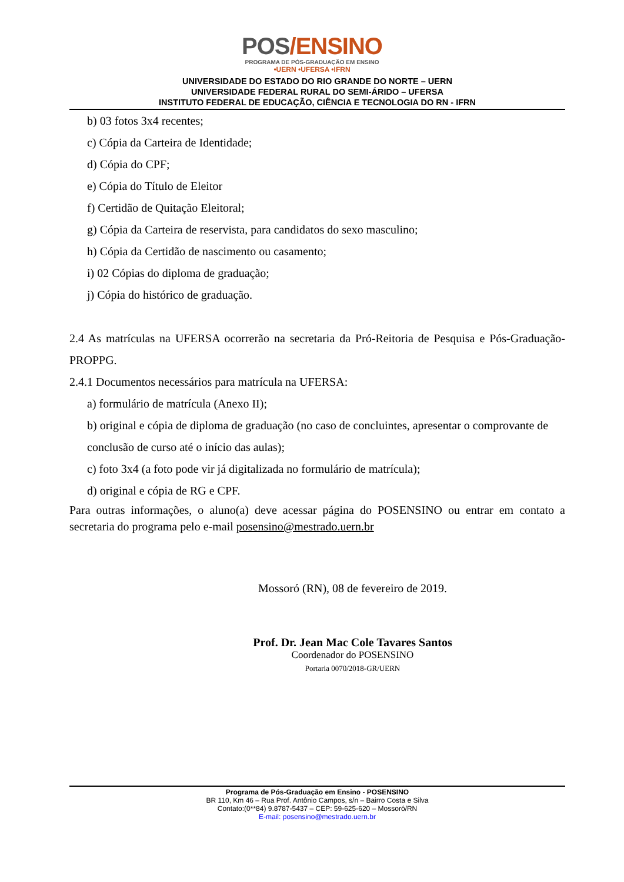POS/ENSINO
PROGRAMA DE PÓS-GRADUAÇÃO EM ENSINO
•UERN •UFERSA •IFRN
UNIVERSIDADE DO ESTADO DO RIO GRANDE DO NORTE – UERN
UNIVERSIDADE FEDERAL RURAL DO SEMI-ÁRIDO – UFERSA
INSTITUTO FEDERAL DE EDUCAÇÃO, CIÊNCIA E TECNOLOGIA DO RN - IFRN
b) 03 fotos 3x4 recentes;
c) Cópia da Carteira de Identidade;
d) Cópia do CPF;
e) Cópia do Título de Eleitor
f) Certidão de Quitação Eleitoral;
g) Cópia da Carteira de reservista, para candidatos do sexo masculino;
h) Cópia da Certidão de nascimento ou casamento;
i) 02 Cópias do diploma de graduação;
j) Cópia do histórico de graduação.
2.4 As matrículas na UFERSA ocorrerão na secretaria da Pró-Reitoria de Pesquisa e Pós-Graduação-PROPPG.
2.4.1 Documentos necessários para matrícula na UFERSA:
a) formulário de matrícula (Anexo II);
b) original e cópia de diploma de graduação (no caso de concluintes, apresentar o comprovante de conclusão de curso até o início das aulas);
c) foto 3x4 (a foto pode vir já digitalizada no formulário de matrícula);
d) original e cópia de RG e CPF.
Para outras informações, o aluno(a) deve acessar página do POSENSINO ou entrar em contato a secretaria do programa pelo e-mail posensino@mestrado.uern.br
Mossoró (RN), 08 de fevereiro de 2019.
Prof. Dr. Jean Mac Cole Tavares Santos
Coordenador do POSENSINO
Portaria 0070/2018-GR/UERN
Programa de Pós-Graduação em Ensino - POSENSINO
BR 110, Km 46 – Rua Prof. Antônio Campos, s/n – Bairro Costa e Silva
Contato:(0**84) 9.8787-5437 – CEP: 59-625-620 – Mossoró/RN
E-mail: posensino@mestrado.uern.br